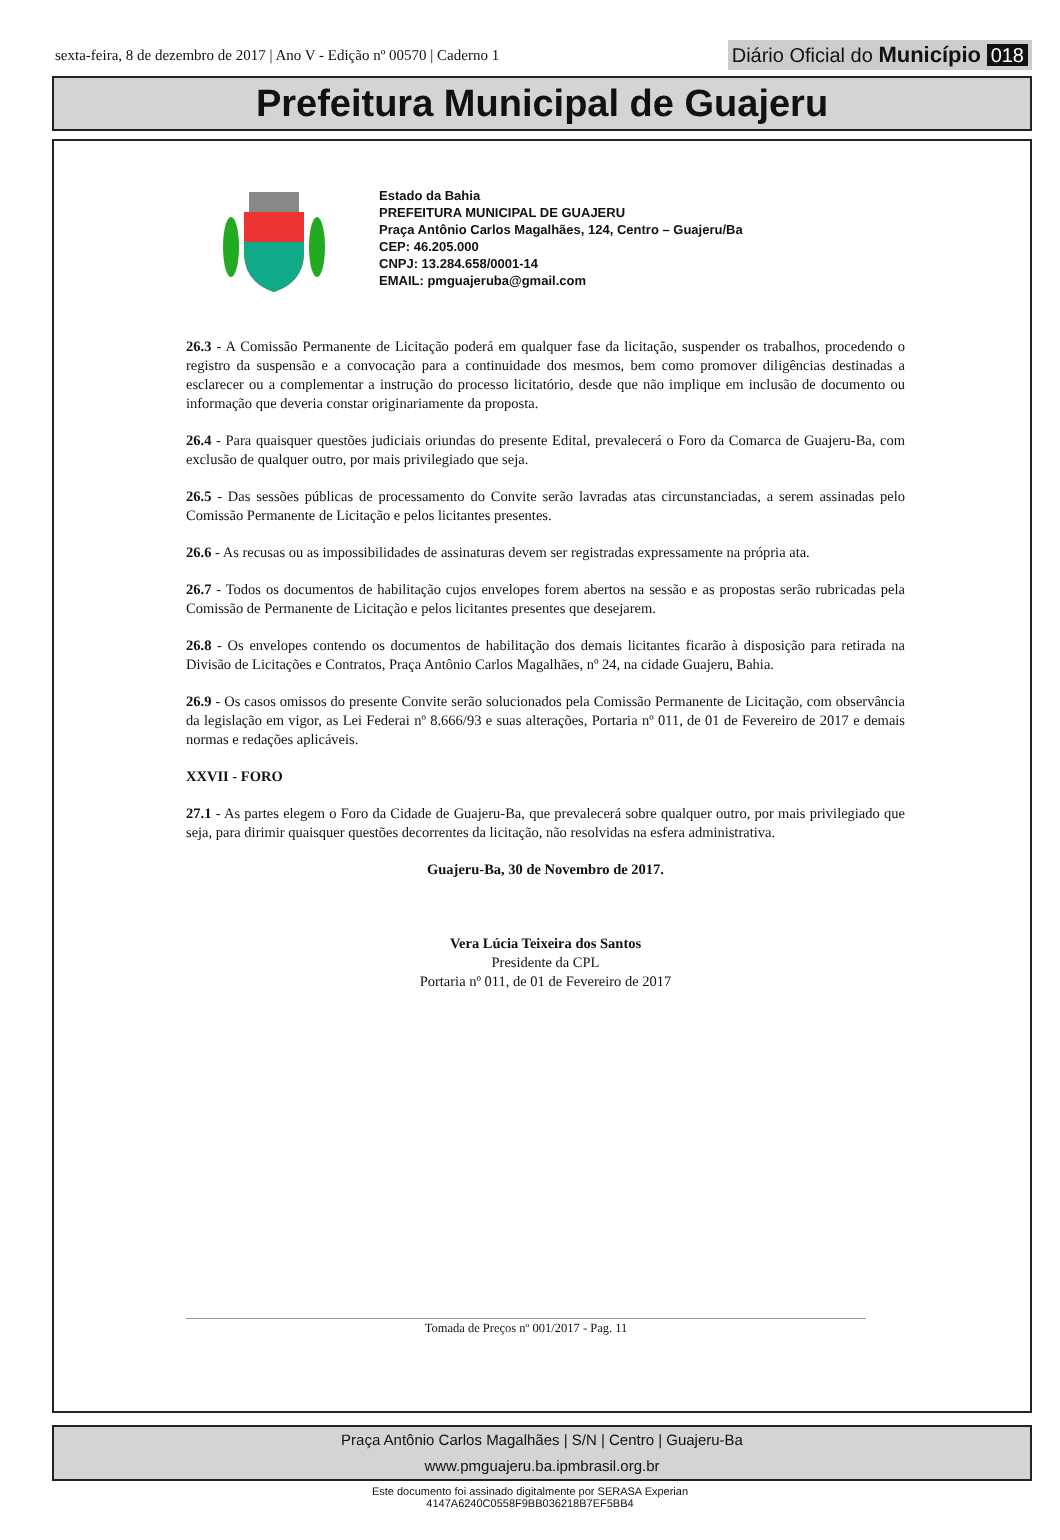sexta-feira, 8 de dezembro de 2017 | Ano V - Edição nº 00570 | Caderno 1 Diário Oficial do Município 018
Prefeitura Municipal de Guajeru
Estado da Bahia
PREFEITURA MUNICIPAL DE GUAJERU
Praça Antônio Carlos Magalhães, 124, Centro – Guajeru/Ba
CEP: 46.205.000
CNPJ: 13.284.658/0001-14
EMAIL: pmguajeruba@gmail.com
26.3 - A Comissão Permanente de Licitação poderá em qualquer fase da licitação, suspender os trabalhos, procedendo o registro da suspensão e a convocação para a continuidade dos mesmos, bem como promover diligências destinadas a esclarecer ou a complementar a instrução do processo licitatório, desde que não implique em inclusão de documento ou informação que deveria constar originariamente da proposta.
26.4 - Para quaisquer questões judiciais oriundas do presente Edital, prevalecerá o Foro da Comarca de Guajeru-Ba, com exclusão de qualquer outro, por mais privilegiado que seja.
26.5 - Das sessões públicas de processamento do Convite serão lavradas atas circunstanciadas, a serem assinadas pelo Comissão Permanente de Licitação e pelos licitantes presentes.
26.6 - As recusas ou as impossibilidades de assinaturas devem ser registradas expressamente na própria ata.
26.7 - Todos os documentos de habilitação cujos envelopes forem abertos na sessão e as propostas serão rubricadas pela Comissão de Permanente de Licitação e pelos licitantes presentes que desejarem.
26.8 - Os envelopes contendo os documentos de habilitação dos demais licitantes ficarão à disposição para retirada na Divisão de Licitações e Contratos, Praça Antônio Carlos Magalhães, nº 24, na cidade Guajeru, Bahia.
26.9 - Os casos omissos do presente Convite serão solucionados pela Comissão Permanente de Licitação, com observância da legislação em vigor, as Lei Federai nº 8.666/93 e suas alterações, Portaria nº 011, de 01 de Fevereiro de 2017 e demais normas e redações aplicáveis.
XXVII - FORO
27.1 - As partes elegem o Foro da Cidade de Guajeru-Ba, que prevalecerá sobre qualquer outro, por mais privilegiado que seja, para dirimir quaisquer questões decorrentes da licitação, não resolvidas na esfera administrativa.
Guajeru-Ba, 30 de Novembro de 2017.
Vera Lúcia Teixeira dos Santos
Presidente da CPL
Portaria nº 011, de 01 de Fevereiro de 2017
Tomada de Preços nº 001/2017 - Pag. 11
Praça Antônio Carlos Magalhães | S/N | Centro | Guajeru-Ba
www.pmguajeru.ba.ipmbrasil.org.br
Este documento foi assinado digitalmente por SERASA Experian
4147A6240C0558F9BB036218B7EF5BB4